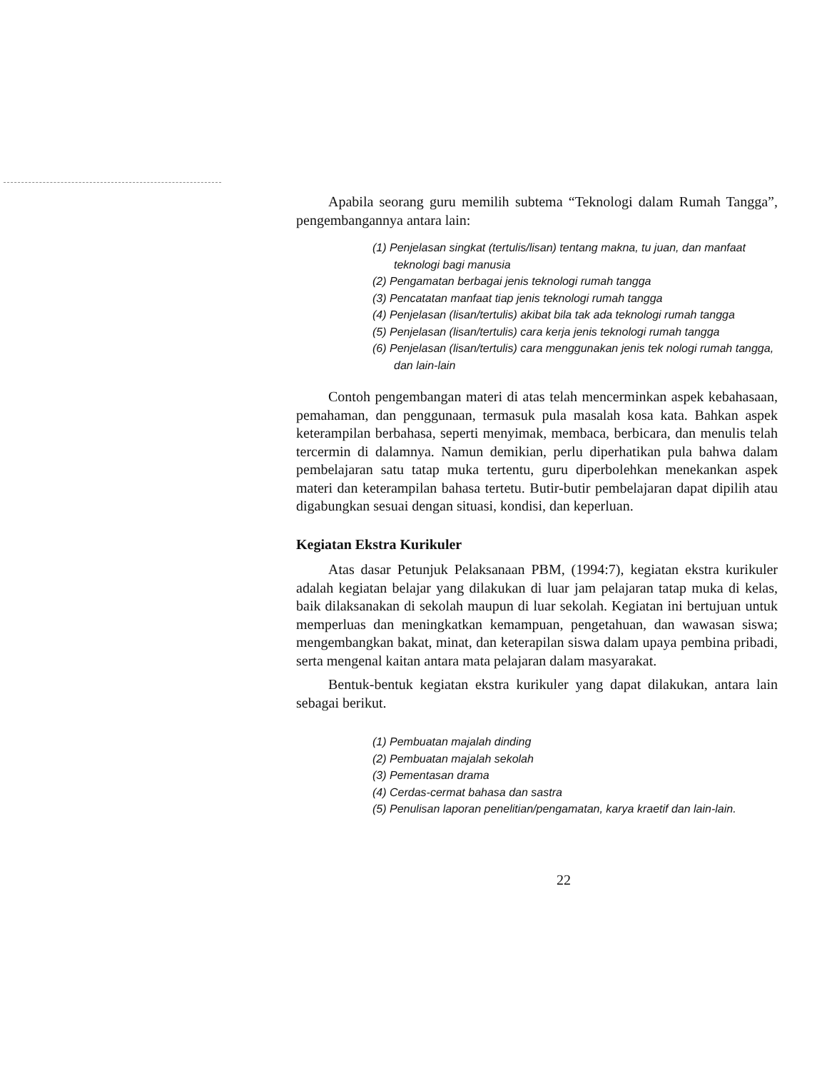Apabila seorang guru memilih subtema “Teknologi dalam Rumah Tangga”, pengembangannya antara lain:
(1) Penjelasan singkat (tertulis/lisan) tentang makna, tu juan, dan manfaat teknologi bagi manusia
(2) Pengamatan berbagai jenis teknologi rumah tangga
(3) Pencatatan manfaat tiap jenis teknologi rumah tangga
(4) Penjelasan (lisan/tertulis) akibat bila tak ada teknologi rumah tangga
(5) Penjelasan (lisan/tertulis) cara kerja jenis teknologi rumah tangga
(6) Penjelasan (lisan/tertulis) cara menggunakan jenis tek nologi rumah tangga, dan lain-lain
Contoh pengembangan materi di atas telah mencerminkan aspek kebahasaan, pemahaman, dan penggunaan, termasuk pula masalah kosa kata. Bahkan aspek keterampilan berbahasa, seperti menyimak, membaca, berbicara, dan menulis telah tercermin di dalamnya. Namun demikian, perlu diperhatikan pula bahwa dalam pembelajaran satu tatap muka tertentu, guru diperbolehkan menekankan aspek materi dan keterampilan bahasa tertetu. Butir-butir pembelajaran dapat dipilih atau digabungkan sesuai dengan situasi, kondisi, dan keperluan.
Kegiatan Ekstra Kurikuler
Atas dasar Petunjuk Pelaksanaan PBM, (1994:7), kegiatan ekstra kurikuler adalah kegiatan belajar yang dilakukan di luar jam pelajaran tatap muka di kelas, baik dilaksanakan di sekolah maupun di luar sekolah. Kegiatan ini bertujuan untuk memperluas dan meningkatkan kemampuan, pengetahuan, dan wawasan siswa; mengembangkan bakat, minat, dan keterapilan siswa dalam upaya pembina pribadi, serta mengenal kaitan antara mata pelajaran dalam masyarakat.
Bentuk-bentuk kegiatan ekstra kurikuler yang dapat dilakukan, antara lain sebagai berikut.
(1) Pembuatan majalah dinding
(2) Pembuatan majalah sekolah
(3) Pementasan drama
(4) Cerdas-cermat bahasa dan sastra
(5) Penulisan laporan penelitian/pengamatan, karya kraetif dan lain-lain.
22